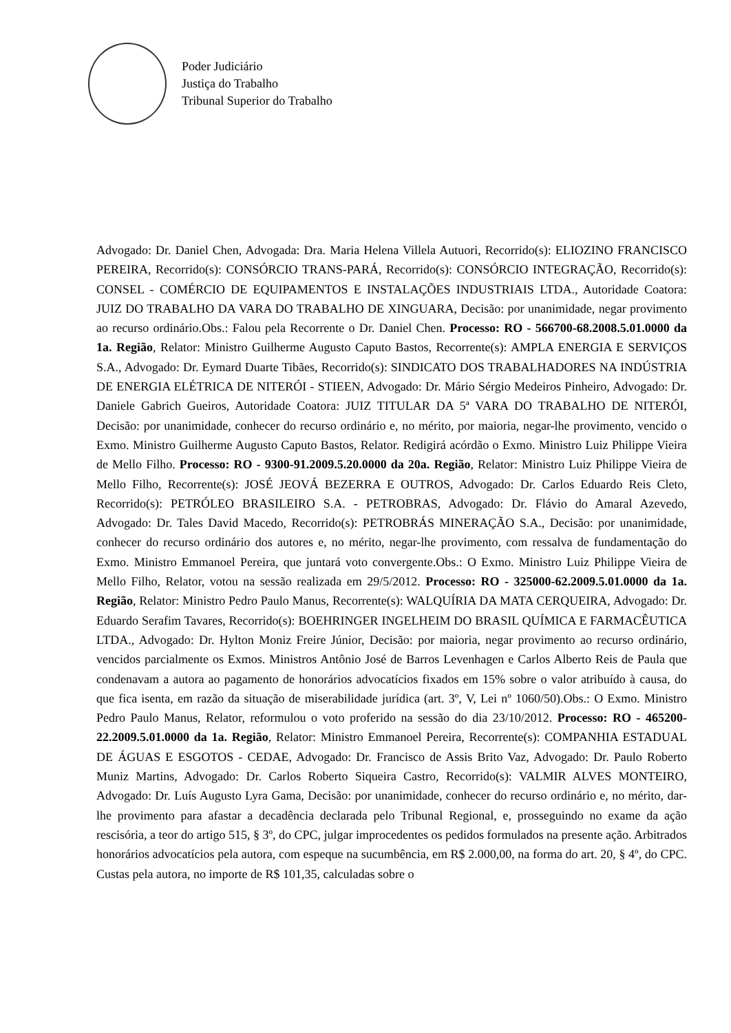Poder Judiciário
Justiça do Trabalho
Tribunal Superior do Trabalho
Advogado: Dr. Daniel Chen, Advogada: Dra. Maria Helena Villela Autuori, Recorrido(s): ELIOZINO FRANCISCO PEREIRA, Recorrido(s): CONSÓRCIO TRANS-PARÁ, Recorrido(s): CONSÓRCIO INTEGRAÇÃO, Recorrido(s): CONSEL - COMÉRCIO DE EQUIPAMENTOS E INSTALAÇÕES INDUSTRIAIS LTDA., Autoridade Coatora: JUIZ DO TRABALHO DA VARA DO TRABALHO DE XINGUARA, Decisão: por unanimidade, negar provimento ao recurso ordinário.Obs.: Falou pela Recorrente o Dr. Daniel Chen. Processo: RO - 566700-68.2008.5.01.0000 da 1a. Região, Relator: Ministro Guilherme Augusto Caputo Bastos, Recorrente(s): AMPLA ENERGIA E SERVIÇOS S.A., Advogado: Dr. Eymard Duarte Tibães, Recorrido(s): SINDICATO DOS TRABALHADORES NA INDÚSTRIA DE ENERGIA ELÉTRICA DE NITERÓI - STIEEN, Advogado: Dr. Mário Sérgio Medeiros Pinheiro, Advogado: Dr. Daniele Gabrich Gueiros, Autoridade Coatora: JUIZ TITULAR DA 5ª VARA DO TRABALHO DE NITERÓI, Decisão: por unanimidade, conhecer do recurso ordinário e, no mérito, por maioria, negar-lhe provimento, vencido o Exmo. Ministro Guilherme Augusto Caputo Bastos, Relator. Redigirá acórdão o Exmo. Ministro Luiz Philippe Vieira de Mello Filho. Processo: RO - 9300-91.2009.5.20.0000 da 20a. Região, Relator: Ministro Luiz Philippe Vieira de Mello Filho, Recorrente(s): JOSÉ JEOVÁ BEZERRA E OUTROS, Advogado: Dr. Carlos Eduardo Reis Cleto, Recorrido(s): PETRÓLEO BRASILEIRO S.A. - PETROBRAS, Advogado: Dr. Flávio do Amaral Azevedo, Advogado: Dr. Tales David Macedo, Recorrido(s): PETROBRÁS MINERAÇÃO S.A., Decisão: por unanimidade, conhecer do recurso ordinário dos autores e, no mérito, negar-lhe provimento, com ressalva de fundamentação do Exmo. Ministro Emmanoel Pereira, que juntará voto convergente.Obs.: O Exmo. Ministro Luiz Philippe Vieira de Mello Filho, Relator, votou na sessão realizada em 29/5/2012. Processo: RO - 325000-62.2009.5.01.0000 da 1a. Região, Relator: Ministro Pedro Paulo Manus, Recorrente(s): WALQUÍRIA DA MATA CERQUEIRA, Advogado: Dr. Eduardo Serafim Tavares, Recorrido(s): BOEHRINGER INGELHEIM DO BRASIL QUÍMICA E FARMACÊUTICA LTDA., Advogado: Dr. Hylton Moniz Freire Júnior, Decisão: por maioria, negar provimento ao recurso ordinário, vencidos parcialmente os Exmos. Ministros Antônio José de Barros Levenhagen e Carlos Alberto Reis de Paula que condenavam a autora ao pagamento de honorários advocatícios fixados em 15% sobre o valor atribuído à causa, do que fica isenta, em razão da situação de miserabilidade jurídica (art. 3º, V, Lei nº 1060/50).Obs.: O Exmo. Ministro Pedro Paulo Manus, Relator, reformulou o voto proferido na sessão do dia 23/10/2012. Processo: RO - 465200-22.2009.5.01.0000 da 1a. Região, Relator: Ministro Emmanoel Pereira, Recorrente(s): COMPANHIA ESTADUAL DE ÁGUAS E ESGOTOS - CEDAE, Advogado: Dr. Francisco de Assis Brito Vaz, Advogado: Dr. Paulo Roberto Muniz Martins, Advogado: Dr. Carlos Roberto Siqueira Castro, Recorrido(s): VALMIR ALVES MONTEIRO, Advogado: Dr. Luís Augusto Lyra Gama, Decisão: por unanimidade, conhecer do recurso ordinário e, no mérito, dar-lhe provimento para afastar a decadência declarada pelo Tribunal Regional, e, prosseguindo no exame da ação rescisória, a teor do artigo 515, § 3º, do CPC, julgar improcedentes os pedidos formulados na presente ação. Arbitrados honorários advocatícios pela autora, com espeque na sucumbência, em R$ 2.000,00, na forma do art. 20, § 4º, do CPC. Custas pela autora, no importe de R$ 101,35, calculadas sobre o